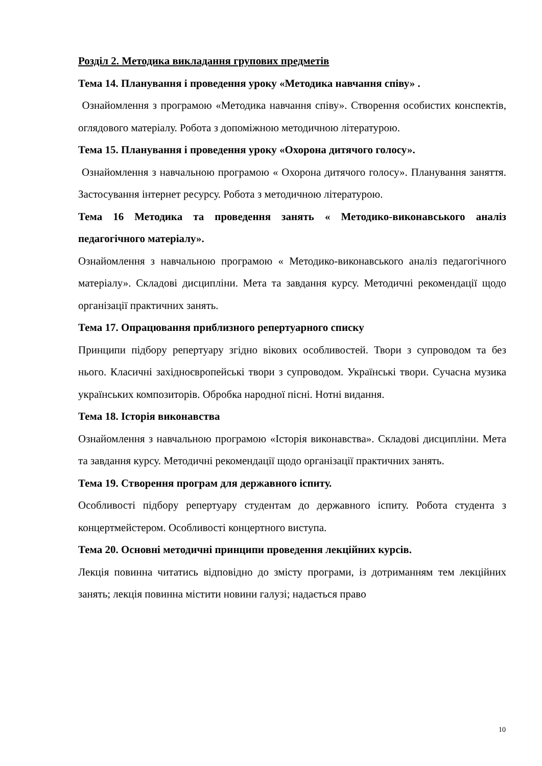Розділ 2. Методика викладання групових предметів
Тема 14. Планування і проведення уроку «Методика навчання співу» .
Ознайомлення з програмою «Методика навчання співу». Створення особистих конспектів, оглядового матеріалу. Робота з допоміжною методичною літературою.
Тема 15. Планування і проведення уроку «Охорона дитячого голосу».
Ознайомлення з навчальною програмою « Охорона дитячого голосу». Планування заняття. Застосування інтернет ресурсу. Робота з методичною літературою.
Тема 16 Методика та проведення занять « Методико-виконавського аналіз педагогічного матеріалу».
Ознайомлення з навчальною програмою « Методико-виконавського аналіз педагогічного матеріалу». Складові дисципліни. Мета та завдання курсу. Методичні рекомендації щодо організації практичних занять.
Тема 17. Опрацювання приблизного репертуарного списку
Принципи підбору репертуару згідно вікових особливостей. Твори з супроводом та без нього. Класичні західноєвропейські твори з супроводом. Українські твори. Сучасна музика українських композиторів. Обробка народної пісні. Нотні видання.
Тема 18. Історія виконавства
Ознайомлення з навчальною програмою «Історія виконавства». Складові дисципліни. Мета та завдання курсу. Методичні рекомендації щодо організації практичних занять.
Тема 19. Створення програм для державного іспиту.
Особливості підбору репертуару студентам до державного іспиту. Робота студента з концертмейстером. Особливості концертного виступа.
Тема 20. Основні методичні принципи проведення лекційних курсів.
Лекція повинна читатись відповідно до змісту програми, із дотриманням тем лекційних занять; лекція повинна містити новини галузі; надається право
10